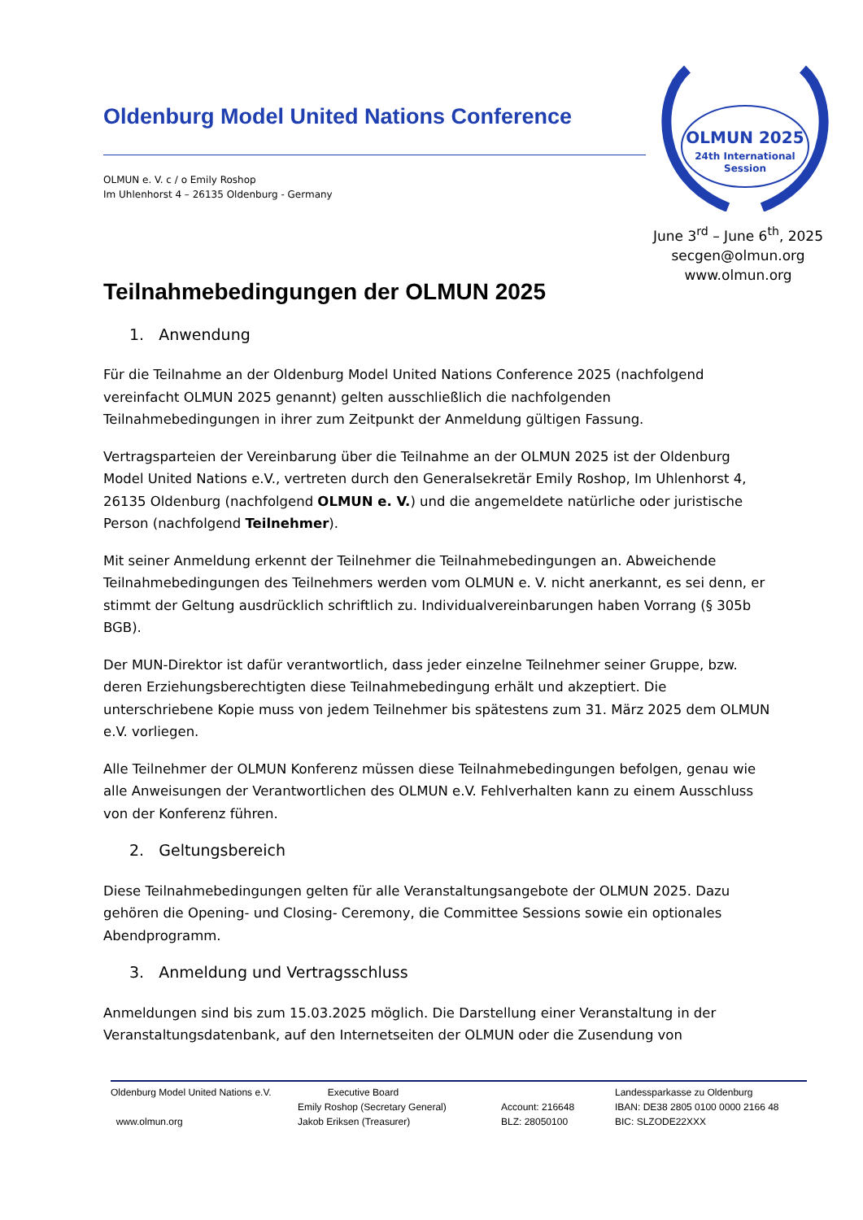Oldenburg Model United Nations Conference
OLMUN e. V. c / o Emily Roshop
Im Uhlenhorst 4 – 26135 Oldenburg - Germany
OLMUN 2025
24th International
Session
June 3<sup>rd</sup> – June 6<sup>th</sup>, 2025
secgen@olmun.org
www.olmun.org
Teilnahmebedingungen der OLMUN 2025
1. Anwendung
Für die Teilnahme an der Oldenburg Model United Nations Conference 2025 (nachfolgend vereinfacht OLMUN 2025 genannt) gelten ausschließlich die nachfolgenden Teilnahmebedingungen in ihrer zum Zeitpunkt der Anmeldung gültigen Fassung.
Vertragsparteien der Vereinbarung über die Teilnahme an der OLMUN 2025 ist der Oldenburg Model United Nations e.V., vertreten durch den Generalsekretär Emily Roshop, Im Uhlenhorst 4, 26135 Oldenburg (nachfolgend OLMUN e. V.) und die angemeldete natürliche oder juristische Person (nachfolgend Teilnehmer).
Mit seiner Anmeldung erkennt der Teilnehmer die Teilnahmebedingungen an. Abweichende Teilnahmebedingungen des Teilnehmers werden vom OLMUN e. V. nicht anerkannt, es sei denn, er stimmt der Geltung ausdrücklich schriftlich zu. Individualvereinbarungen haben Vorrang (§ 305b BGB).
Der MUN-Direktor ist dafür verantwortlich, dass jeder einzelne Teilnehmer seiner Gruppe, bzw. deren Erziehungsberechtigten diese Teilnahmebedingung erhält und akzeptiert. Die unterschriebene Kopie muss von jedem Teilnehmer bis spätestens zum 31. März 2025 dem OLMUN e.V. vorliegen.
Alle Teilnehmer der OLMUN Konferenz müssen diese Teilnahmebedingungen befolgen, genau wie alle Anweisungen der Verantwortlichen des OLMUN e.V. Fehlverhalten kann zu einem Ausschluss von der Konferenz führen.
2. Geltungsbereich
Diese Teilnahmebedingungen gelten für alle Veranstaltungsangebote der OLMUN 2025. Dazu gehören die Opening- und Closing- Ceremony, die Committee Sessions sowie ein optionales Abendprogramm.
3. Anmeldung und Vertragsschluss
Anmeldungen sind bis zum 15.03.2025 möglich. Die Darstellung einer Veranstaltung in der Veranstaltungsdatenbank, auf den Internetseiten der OLMUN oder die Zusendung von
Oldenburg Model United Nations e.V.
www.olmun.org
Executive Board
Emily Roshop (Secretary General)
Jakob Eriksen (Treasurer)
Account: 216648
BLZ: 28050100
Landessparkasse zu Oldenburg
IBAN: DE38 2805 0100 0000 2166 48
BIC: SLZODE22XXX